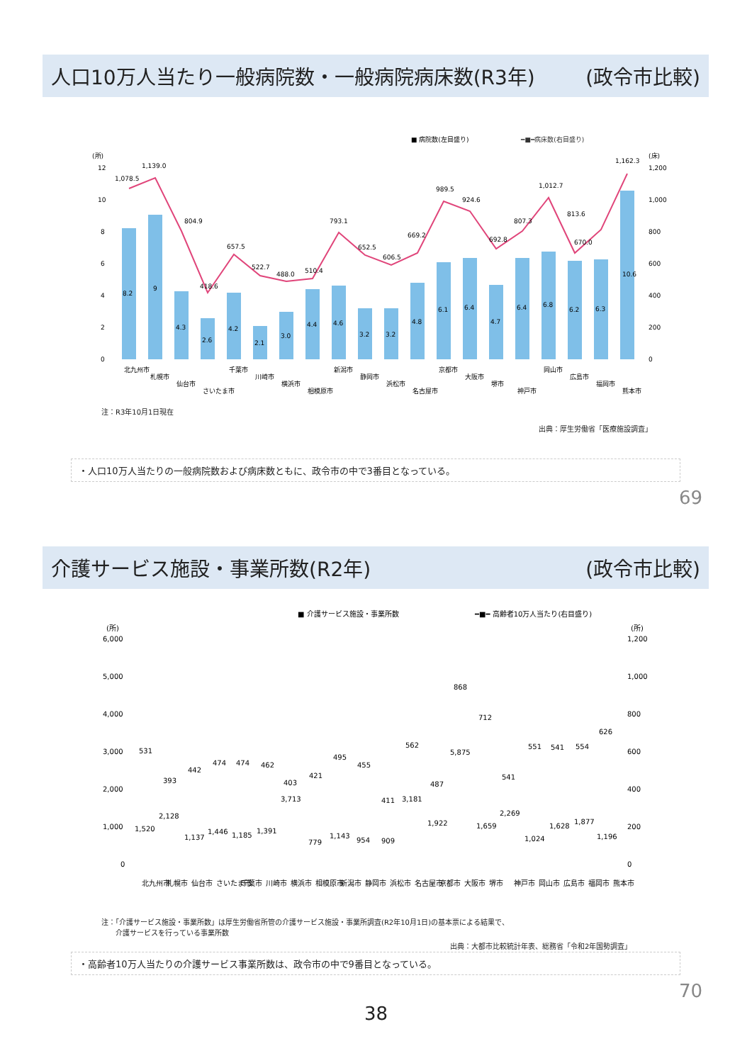人口10万人当たり一般病院数・一般病院病床数(R3年) (政令市比較)
■ 病院数(左目盛り)
━■━病床数(右目盛り)
(所)
(床)
12
10
8
6
4
2
0
1,200
1,000
800
600
400
200
0
1,078.5
1,139.0
804.9
418.6
657.5
522.7
488.0
510.4
793.1
652.5
606.5
669.2
989.5
924.6
692.8
807.3
1,012.7
813.6
670.0
1,162.3
8.2
9
4.3
2.6
4.2
2.1
3.0
4.4
4.6
3.2
3.2
4.8
6.1
6.4
4.7
6.4
6.8
6.2
6.3
10.6
北九州市
札幌市
仙台市
さいたま市
千葉市
川崎市
横浜市
相模原市
新潟市
静岡市
浜松市
名古屋市
京都市
大阪市
堺市
神戸市
岡山市
広島市
福岡市
熊本市
注：R3年10月1日現在
出典：厚生労働省「医療施設調査」
・人口10万人当たりの一般病院数および病床数ともに、政令市の中で3番目となっている。
69
介護サービス施設・事業所数(R2年) (政令市比較)
■ 介護サービス施設・事業所数
━■━ 高齢者10万人当たり(右目盛り)
(所)
(所)
6,000
5,000
4,000
3,000
2,000
1,000
0
1,200
1,000
800
600
400
200
0
1,520
2,128
1,137
1,446
1,185
1,391
3,713
779
1,143
954
909
3,181
1,922
5,875
1,659
2,269
1,024
1,628
1,877
1,196
531
393
442
474
474
462
403
421
495
455
411
562
487
868
712
541
551
541
554
626
北九州市
札幌市
仙台市
さいたま市
千葉市
川崎市
横浜市
相模原市
新潟市
静岡市
浜松市
名古屋市
京都市
大阪市
堺市
神戸市
岡山市
広島市
福岡市
熊本市
注：「介護サービス施設・事業所数」は厚生労働省所管の介護サービス施設・事業所調査(R2年10月1日)の基本票による結果で、
　　介護サービスを行っている事業所数
出典：大都市比較統計年表、総務省「令和2年国勢調査」
・高齢者10万人当たりの介護サービス事業所数は、政令市の中で9番目となっている。
70
38